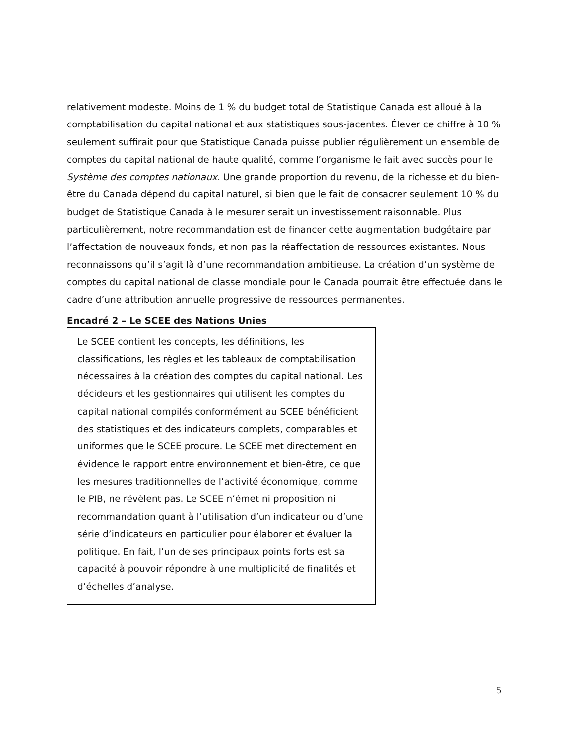relativement modeste. Moins de 1 % du budget total de Statistique Canada est alloué à la comptabilisation du capital national et aux statistiques sous-jacentes. Élever ce chiffre à 10 % seulement suffirait pour que Statistique Canada puisse publier régulièrement un ensemble de comptes du capital national de haute qualité, comme l’organisme le fait avec succès pour le Système des comptes nationaux. Une grande proportion du revenu, de la richesse et du bien-être du Canada dépend du capital naturel, si bien que le fait de consacrer seulement 10 % du budget de Statistique Canada à le mesurer serait un investissement raisonnable. Plus particulièrement, notre recommandation est de financer cette augmentation budgétaire par l’affectation de nouveaux fonds, et non pas la réaffectation de ressources existantes. Nous reconnaissons qu’il s’agit là d’une recommandation ambitieuse. La création d’un système de comptes du capital national de classe mondiale pour le Canada pourrait être effectuée dans le cadre d’une attribution annuelle progressive de ressources permanentes.
Encadré 2 – Le SCEE des Nations Unies
Le SCEE contient les concepts, les définitions, les classifications, les règles et les tableaux de comptabilisation nécessaires à la création des comptes du capital national. Les décideurs et les gestionnaires qui utilisent les comptes du capital national compilés conformément au SCEE bénéficient des statistiques et des indicateurs complets, comparables et uniformes que le SCEE procure. Le SCEE met directement en évidence le rapport entre environnement et bien-être, ce que les mesures traditionnelles de l’activité économique, comme le PIB, ne révèlent pas. Le SCEE n’émet ni proposition ni recommandation quant à l’utilisation d’un indicateur ou d’une série d’indicateurs en particulier pour élaborer et évaluer la politique. En fait, l’un de ses principaux points forts est sa capacité à pouvoir répondre à une multiplicité de finalités et d’échelles d’analyse.
5